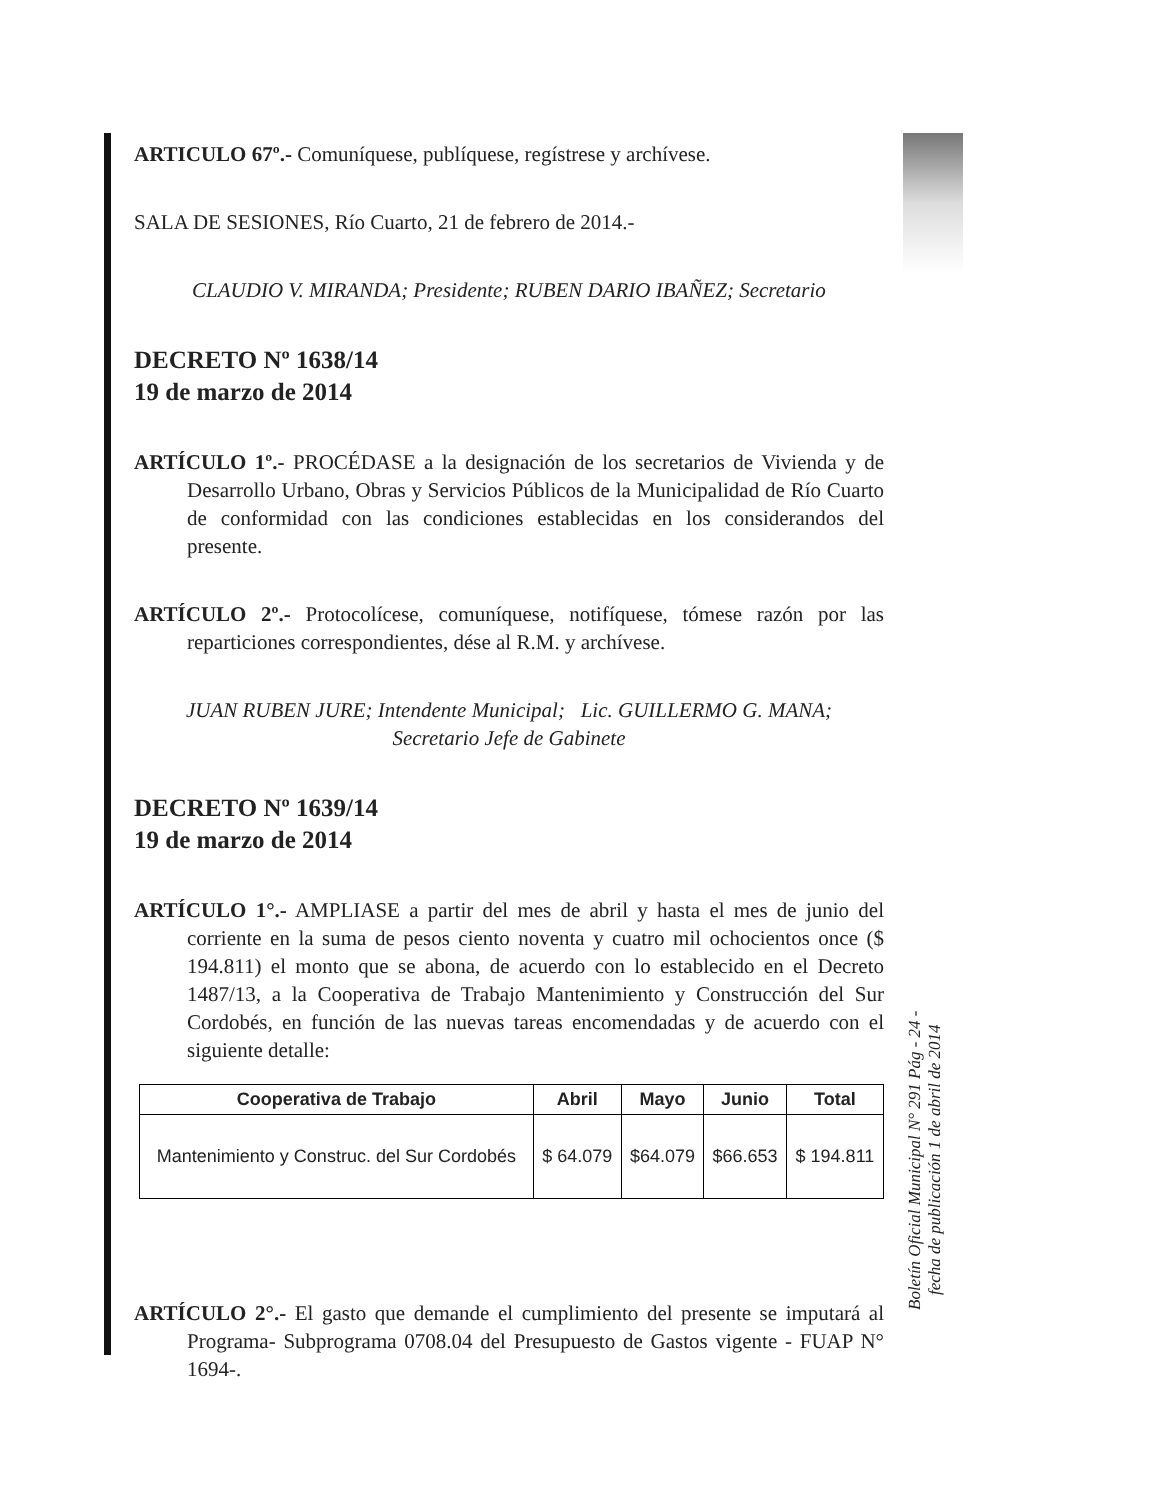ARTICULO 67º.- Comuníquese, publíquese, regístrese y archívese.
SALA DE SESIONES, Río Cuarto, 21 de febrero de 2014.-
CLAUDIO V. MIRANDA; Presidente; RUBEN DARIO IBAÑEZ; Secretario
DECRETO Nº 1638/14
19 de marzo de 2014
ARTÍCULO 1º.- PROCÉDASE a la designación de los secretarios de Vivienda y de Desarrollo Urbano, Obras y Servicios Públicos de la Municipalidad de Río Cuarto de conformidad con las condiciones establecidas en los considerandos del presente.
ARTÍCULO 2º.- Protocolícese, comuníquese, notifíquese, tómese razón por las reparticiones correspondientes, dése al R.M. y archívese.
JUAN RUBEN JURE; Intendente Municipal; Lic. GUILLERMO G. MANA;
Secretario Jefe de Gabinete
DECRETO Nº 1639/14
19 de marzo de 2014
ARTÍCULO 1°.- AMPLIASE a partir del mes de abril y hasta el mes de junio del corriente en la suma de pesos ciento noventa y cuatro mil ochocientos once ($ 194.811) el monto que se abona, de acuerdo con lo establecido en el Decreto 1487/13, a la Cooperativa de Trabajo Mantenimiento y Construcción del Sur Cordobés, en función de las nuevas tareas encomendadas y de acuerdo con el siguiente detalle:
| Cooperativa de Trabajo | Abril | Mayo | Junio | Total |
| --- | --- | --- | --- | --- |
| Mantenimiento y Construc. del Sur Cordobés | $ 64.079 | $64.079 | $66.653 | $ 194.811 |
ARTÍCULO 2°.- El gasto que demande el cumplimiento del presente se imputará al Programa- Subprograma 0708.04 del Presupuesto de Gastos vigente - FUAP N° 1694-.
Boletín Oficial Municipal N° 291 Pág - 24 -
fecha de publicación 1 de abril de 2014